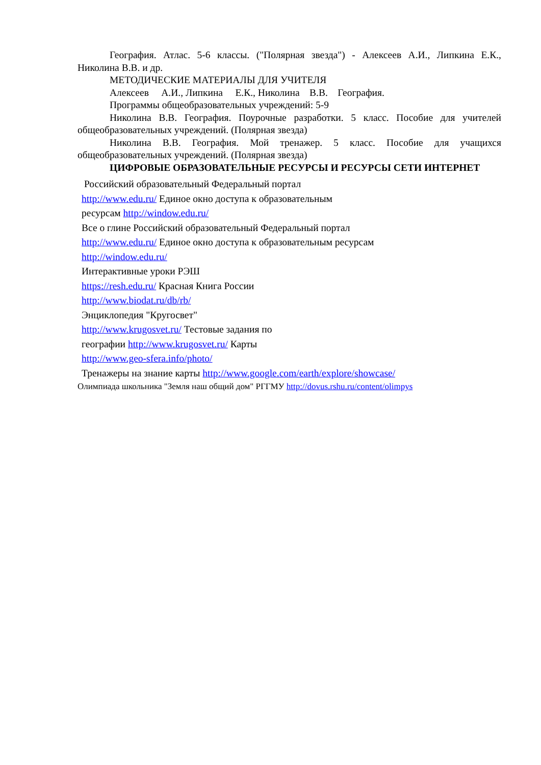География. Атлас. 5-6 классы. ("Полярная звезда") - Алексеев А.И., Липкина Е.К., Николина В.В. и др.
МЕТОДИЧЕСКИЕ МАТЕРИАЛЫ ДЛЯ УЧИТЕЛЯ
Алексеев А.И., Липкина Е.К., Николина В.В. География.
Программы общеобразовательных учреждений: 5-9
Николина В.В. География. Поурочные разработки. 5 класс. Пособие для учителей общеобразовательных учреждений. (Полярная звезда)
Николина В.В. География. Мой тренажер. 5 класс. Пособие для учащихся общеобразовательных учреждений. (Полярная звезда)
ЦИФРОВЫЕ ОБРАЗОВАТЕЛЬНЫЕ РЕСУРСЫ И РЕСУРСЫ СЕТИ ИНТЕРНЕТ
Российский образовательный Федеральный портал
http://www.edu.ru/ Единое окно доступа к образовательным
ресурсам http://window.edu.ru/
Все о глине Российский образовательный Федеральный портал
http://www.edu.ru/ Единое окно доступа к образовательным ресурсам
http://window.edu.ru/
Интерактивные уроки РЭШ
https://resh.edu.ru/ Красная Книга России
http://www.biodat.ru/db/rb/
Энциклопедия "Кругосвет"
http://www.krugosvet.ru/ Тестовые задания по
географии http://www.krugosvet.ru/ Карты
http://www.geo-sfera.info/photo/
Тренажеры на знание карты http://www.google.com/earth/explore/showcase/
Олимпиада школьника "Земля наш общий дом" РГГМУ http://dovus.rshu.ru/content/olimpys